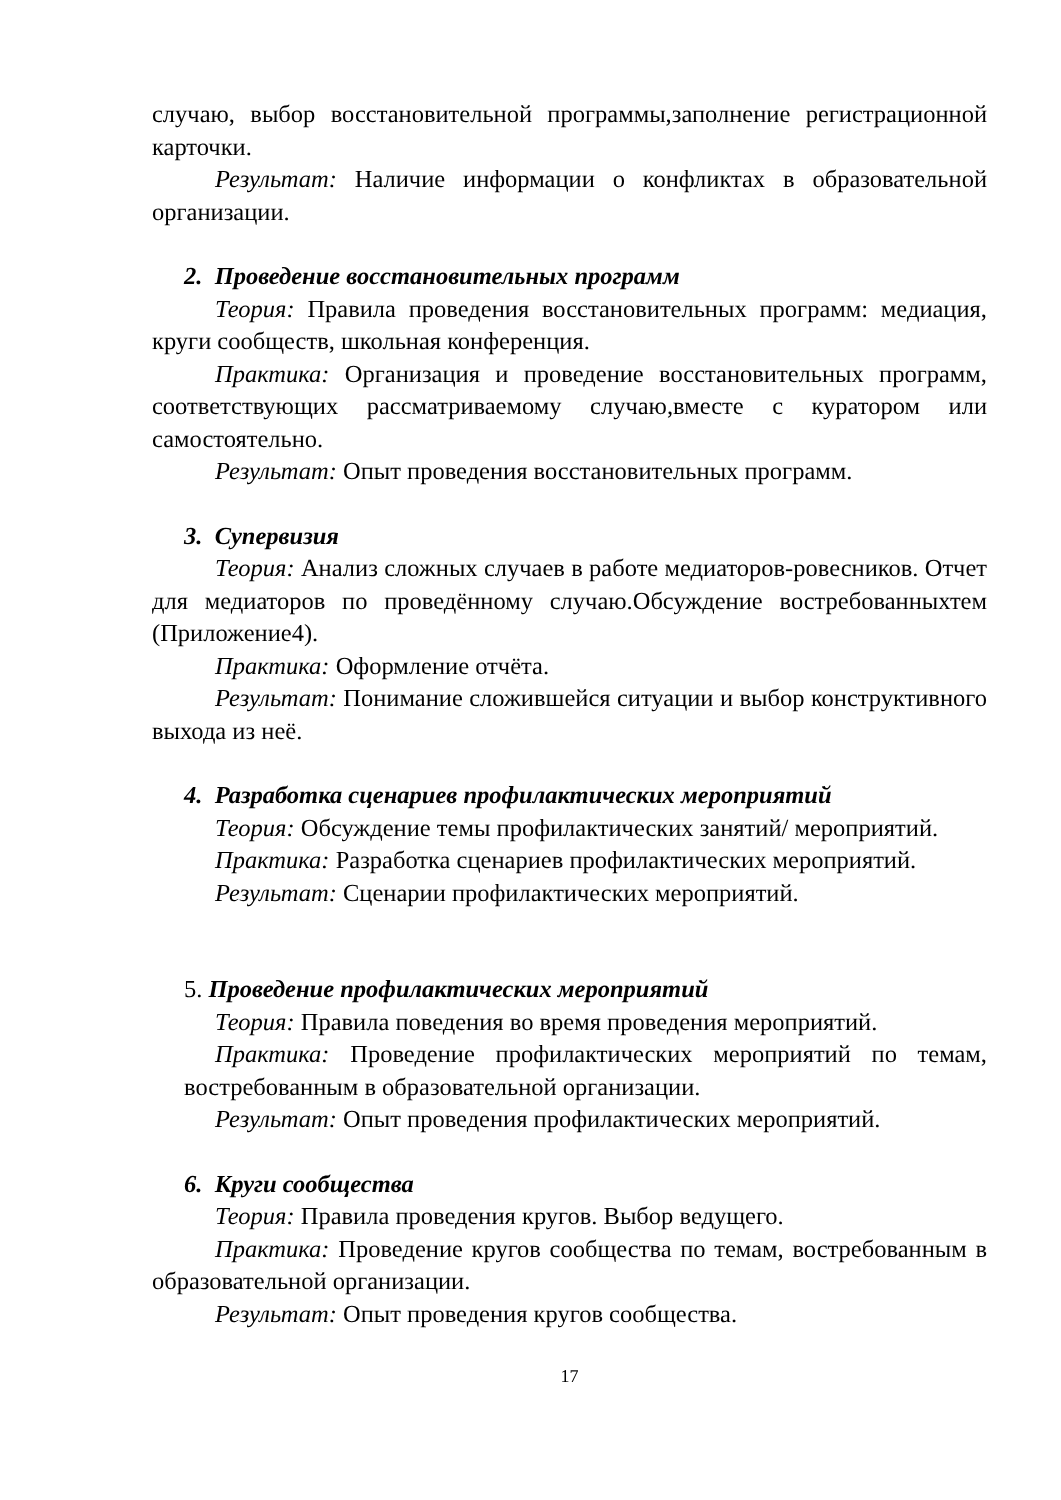случаю, выбор восстановительной программы,заполнение регистрационной карточки.
Результат: Наличие информации о конфликтах в образовательной организации.
2. Проведение восстановительных программ
Теория: Правила проведения восстановительных программ: медиация, круги сообществ, школьная конференция.
Практика: Организация и проведение восстановительных программ, соответствующих рассматриваемому случаю,вместе с куратором или самостоятельно.
Результат: Опыт проведения восстановительных программ.
3. Супервизия
Теория: Анализ сложных случаев в работе медиаторов-ровесников. Отчет для медиаторов по проведённому случаю.Обсуждение востребованныхтем (Приложение4).
Практика: Оформление отчёта.
Результат: Понимание сложившейся ситуации и выбор конструктивного выхода из неё.
4. Разработка сценариев профилактических мероприятий
Теория: Обсуждение темы профилактических занятий/ мероприятий.
Практика: Разработка сценариев профилактических мероприятий.
Результат: Сценарии профилактических мероприятий.
5. Проведение профилактических мероприятий
Теория: Правила поведения во время проведения мероприятий.
Практика: Проведение профилактических мероприятий по темам, востребованным в образовательной организации.
Результат: Опыт проведения профилактических мероприятий.
6. Круги сообщества
Теория: Правила проведения кругов. Выбор ведущего.
Практика: Проведение кругов сообщества по темам, востребованным в образовательной организации.
Результат: Опыт проведения кругов сообщества.
17